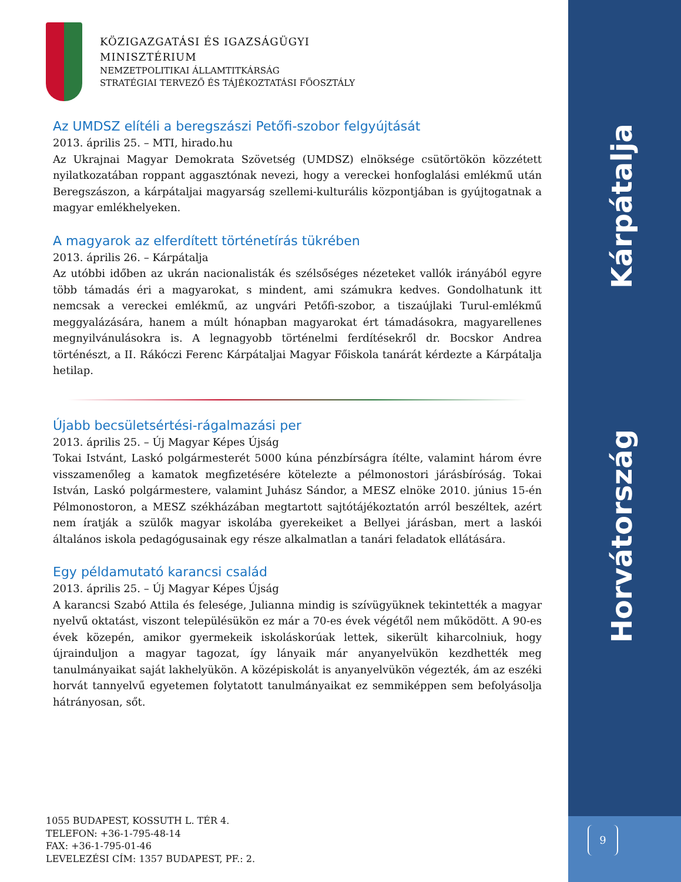Kárpátalja
Horvátország
KÖZIGAZGATÁSI ÉS IGAZSÁGÜGYI
MINISZTÉRIUM
NEMZETPOLITIKAI ÁLLAMTITKÁRSÁG
STRATÉGIAI TERVEZŐ ÉS TÁJÉKOZTATÁSI FŐOSZTÁLY
Az UMDSZ elítéli a beregszászi Petőfi-szobor felgyújtását
2013. április 25. – MTI, hirado.hu
Az Ukrajnai Magyar Demokrata Szövetség (UMDSZ) elnöksége csütörtökön közzétett nyilatkozatában roppant aggasztónak nevezi, hogy a vereckei honfoglalási emlékmű után Beregszászon, a kárpátaljai magyarság szellemi-kulturális központjában is gyújtogatnak a magyar emlékhelyeken.
A magyarok az elferdített történetírás tükrében
2013. április 26. – Kárpátalja
Az utóbbi időben az ukrán nacionalisták és szélsőséges nézeteket vallók irányából egyre több támadás éri a magyarokat, s mindent, ami számukra kedves. Gondolhatunk itt nemcsak a vereckei emlékmű, az ungvári Petőfi-szobor, a tiszaújlaki Turul-emlékmű meggyalázására, hanem a múlt hónapban magyarokat ért támadásokra, magyarellenes megnyilvánulásokra is. A legnagyobb történelmi ferdítésekről dr. Bocskor Andrea történészt, a II. Rákóczi Ferenc Kárpátaljai Magyar Főiskola tanárát kérdezte a Kárpátalja hetilap.
Újabb becsületsértési-rágalmazási per
2013. április 25. – Új Magyar Képes Újság
Tokai Istvánt, Laskó polgármesterét 5000 kúna pénzbírságra ítélte, valamint három évre visszamenőleg a kamatok megfizetésére kötelezte a pélmonostori járásbíróság. Tokai István, Laskó polgármestere, valamint Juhász Sándor, a MESZ elnöke 2010. június 15-én Pélmonostoron, a MESZ székházában megtartott sajtótájékoztatón arról beszéltek, azért nem íratják a szülők magyar iskolába gyerekeiket a Bellyei járásban, mert a laskói általános iskola pedagógusainak egy része alkalmatlan a tanári feladatok ellátására.
Egy példamutató karancsi család
2013. április 25. – Új Magyar Képes Újság
A karancsi Szabó Attila és felesége, Julianna mindig is szívügyüknek tekintették a magyar nyelvű oktatást, viszont településükön ez már a 70-es évek végétől nem működött. A 90-es évek közepén, amikor gyermekeik iskoláskorúak lettek, sikerült kiharcolniuk, hogy újrainduljon a magyar tagozat, így lányaik már anyanyelvükön kezdhették meg tanulmányaikat saját lakhelyükön. A középiskolát is anyanyelvükön végezték, ám az eszéki horvát tannyelvű egyetemen folytatott tanulmányaikat ez semmiképpen sem befolyásolja hátrányosan, sőt.
1055 BUDAPEST, KOSSUTH L. TÉR 4.
TELEFON: +36-1-795-48-14
FAX: +36-1-795-01-46
LEVELEZÉSI CÍM: 1357 BUDAPEST, PF.: 2.
9